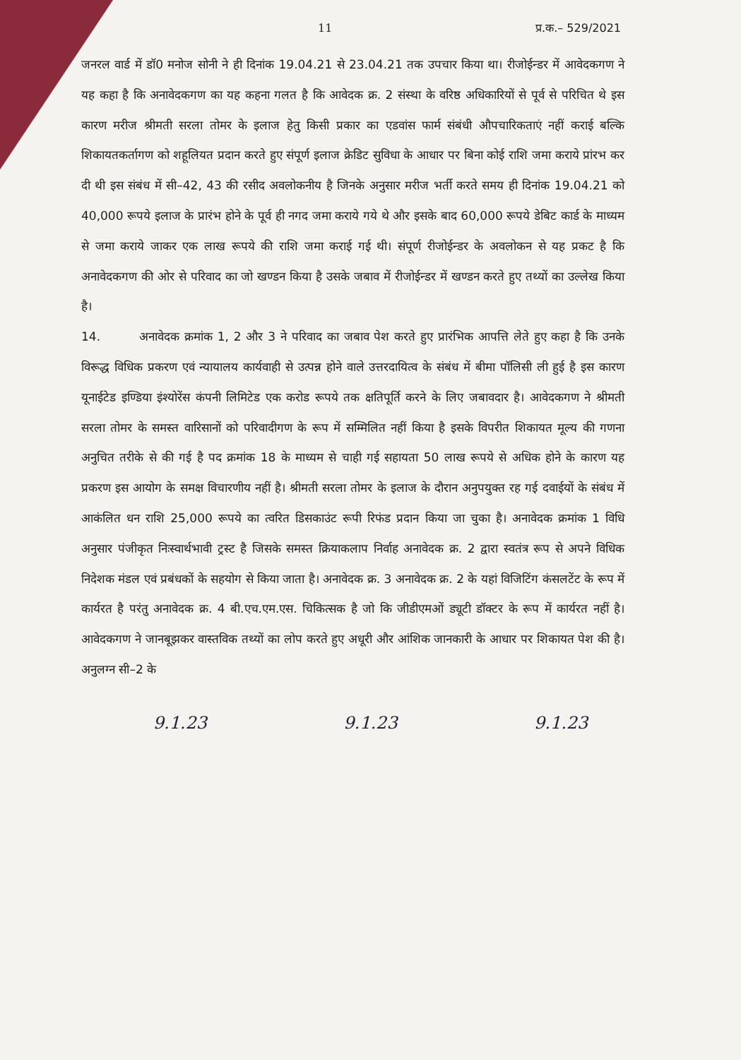11 प्र.क.– 529/2021
जनरल वार्ड में डॉ0 मनोज सोनी ने ही दिनांक 19.04.21 से 23.04.21 तक उपचार किया था। रीजोईन्डर में आवेदकगण ने यह कहा है कि अनावेदकगण का यह कहना गलत है कि आवेदक क्र. 2 संस्था के वरिष्ठ अधिकारियों से पूर्व से परिचित थे इस कारण मरीज श्रीमती सरला तोमर के इलाज हेतु किसी प्रकार का एडवांस फार्म संबंधी औपचारिकताएं नहीं कराई बल्कि शिकायतकर्तागण को शहूलियत प्रदान करते हुए संपूर्ण इलाज क्रेडिट सुविधा के आधार पर बिना कोई राशि जमा कराये प्रांरभ कर दी थी इस संबंध में सी–42, 43 की रसीद अवलोकनीय है जिनके अनुसार मरीज भर्ती करते समय ही दिनांक 19.04.21 को 40,000 रूपये इलाज के प्रारंभ होने के पूर्व ही नगद जमा कराये गये थे और इसके बाद 60,000 रूपये डेबिट कार्ड के माध्यम से जमा कराये जाकर एक लाख रूपये की राशि जमा कराई गई थी। संपूर्ण रीजोईन्डर के अवलोकन से यह प्रकट है कि अनावेदकगण की ओर से परिवाद का जो खण्डन किया है उसके जबाव में रीजोईन्डर में खण्डन करते हुए तथ्यों का उल्लेख किया है।
14. अनावेदक क्रमांक 1, 2 और 3 ने परिवाद का जबाव पेश करते हुए प्रारंभिक आपत्ति लेते हुए कहा है कि उनके विरूद्ध विधिक प्रकरण एवं न्यायालय कार्यवाही से उत्पन्न होने वाले उत्तरदायित्व के संबंध में बीमा पॉलिसी ली हुई है इस कारण यूनाईटेड इण्डिया इंश्योरेंस कंपनी लिमिटेड एक करोड रूपये तक क्षतिपूर्ति करने के लिए जबावदार है। आवेदकगण ने श्रीमती सरला तोमर के समस्त वारिसानों को परिवादीगण के रूप में सम्मिलित नहीं किया है इसके विपरीत शिकायत मूल्य की गणना अनुचित तरीके से की गई है पद क्रमांक 18 के माध्यम से चाही गई सहायता 50 लाख रूपये से अधिक होने के कारण यह प्रकरण इस आयोग के समक्ष विचारणीय नहीं है। श्रीमती सरला तोमर के इलाज के दौरान अनुपयुक्त रह गई दवाईयों के संबंध में आकंलित धन राशि 25,000 रूपये का त्वरित डिसकाउंट रूपी रिफंड प्रदान किया जा चुका है। अनावेदक क्रमांक 1 विधि अनुसार पंजीकृत निःस्वार्थभावी ट्रस्ट है जिसके समस्त क्रियाकलाप निर्वाह अनावेदक क्र. 2 द्वारा स्वतंत्र रूप से अपने विधिक निदेशक मंडल एवं प्रबंधकों के सहयोग से किया जाता है। अनावेदक क्र. 3 अनावेदक क्र. 2 के यहां विजिटिंग कंसलटेंट के रूप में कार्यरत है परंतु अनावेदक क्र. 4 बी.एच.एम.एस. चिकित्सक है जो कि जीडीएमओं ड्यूटी डॉक्टर के रूप में कार्यरत नहीं है। आवेदकगण ने जानबूझकर वास्तविक तथ्यों का लोप करते हुए अधूरी और आंशिक जानकारी के आधार पर शिकायत पेश की है। अनुलग्न सी–2 के
9.1.23 9.1.23 9.1.23